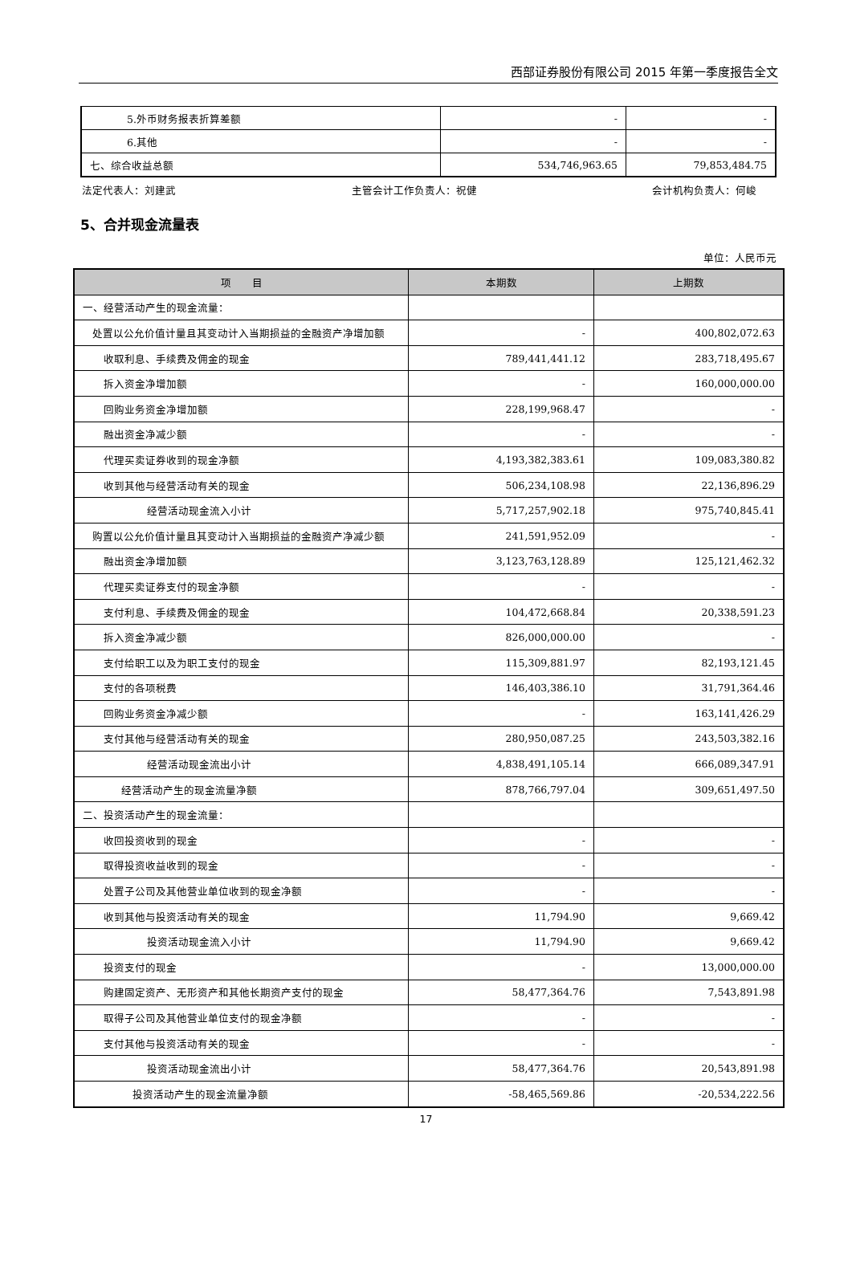西部证券股份有限公司 2015 年第一季度报告全文
| 5.外币财务报表折算差额 | - | - |
| 6.其他 | - | - |
| 七、综合收益总额 | 534,746,963.65 | 79,853,484.75 |
法定代表人：刘建武 主管会计工作负责人：祝健 会计机构负责人：何峻
5、合并现金流量表
单位：人民币元
| 项 目 | 本期数 | 上期数 |
| --- | --- | --- |
| 一、经营活动产生的现金流量： | | |
| 处置以公允价值计量且其变动计入当期损益的金融资产净增加额 | - | 400,802,072.63 |
| 收取利息、手续费及佣金的现金 | 789,441,441.12 | 283,718,495.67 |
| 拆入资金净增加额 | - | 160,000,000.00 |
| 回购业务资金净增加额 | 228,199,968.47 | - |
| 融出资金净减少额 | - | - |
| 代理买卖证券收到的现金净额 | 4,193,382,383.61 | 109,083,380.82 |
| 收到其他与经营活动有关的现金 | 506,234,108.98 | 22,136,896.29 |
| 经营活动现金流入小计 | 5,717,257,902.18 | 975,740,845.41 |
| 购置以公允价值计量且其变动计入当期损益的金融资产净减少额 | 241,591,952.09 | - |
| 融出资金净增加额 | 3,123,763,128.89 | 125,121,462.32 |
| 代理买卖证券支付的现金净额 | - | - |
| 支付利息、手续费及佣金的现金 | 104,472,668.84 | 20,338,591.23 |
| 拆入资金净减少额 | 826,000,000.00 | - |
| 支付给职工以及为职工支付的现金 | 115,309,881.97 | 82,193,121.45 |
| 支付的各项税费 | 146,403,386.10 | 31,791,364.46 |
| 回购业务资金净减少额 | - | 163,141,426.29 |
| 支付其他与经营活动有关的现金 | 280,950,087.25 | 243,503,382.16 |
| 经营活动现金流出小计 | 4,838,491,105.14 | 666,089,347.91 |
| 经营活动产生的现金流量净额 | 878,766,797.04 | 309,651,497.50 |
| 二、投资活动产生的现金流量： | | |
| 收回投资收到的现金 | - | - |
| 取得投资收益收到的现金 | - | - |
| 处置子公司及其他营业单位收到的现金净额 | - | - |
| 收到其他与投资活动有关的现金 | 11,794.90 | 9,669.42 |
| 投资活动现金流入小计 | 11,794.90 | 9,669.42 |
| 投资支付的现金 | - | 13,000,000.00 |
| 购建固定资产、无形资产和其他长期资产支付的现金 | 58,477,364.76 | 7,543,891.98 |
| 取得子公司及其他营业单位支付的现金净额 | - | - |
| 支付其他与投资活动有关的现金 | - | - |
| 投资活动现金流出小计 | 58,477,364.76 | 20,543,891.98 |
| 投资活动产生的现金流量净额 | -58,465,569.86 | -20,534,222.56 |
17